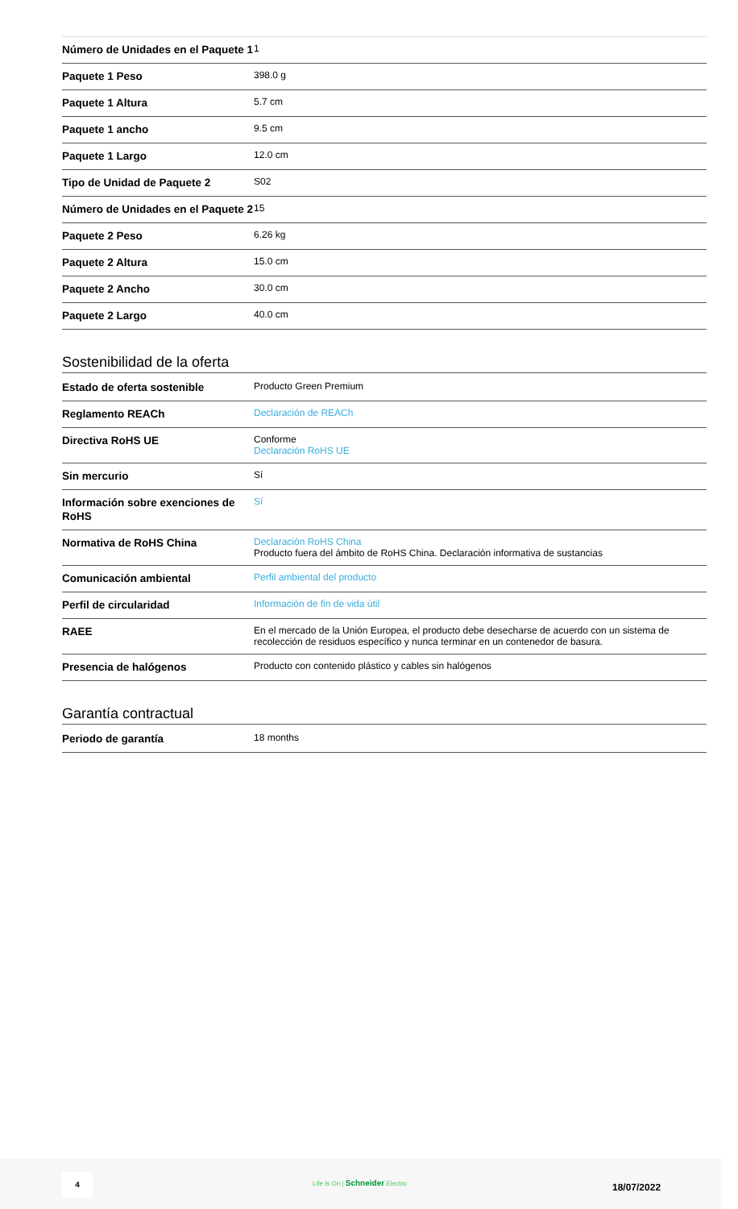| Número de Unidades en el Paquete 1 | 1 |
| Paquete 1 Peso | 398.0 g |
| Paquete 1 Altura | 5.7 cm |
| Paquete 1 ancho | 9.5 cm |
| Paquete 1 Largo | 12.0 cm |
| Tipo de Unidad de Paquete 2 | S02 |
| Número de Unidades en el Paquete 2 | 15 |
| Paquete 2 Peso | 6.26 kg |
| Paquete 2 Altura | 15.0 cm |
| Paquete 2 Ancho | 30.0 cm |
| Paquete 2 Largo | 40.0 cm |
Sostenibilidad de la oferta
| Estado de oferta sostenible | Producto Green Premium |
| Reglamento REACh | Declaración de REACh |
| Directiva RoHS UE | Conforme Declaración RoHS UE |
| Sin mercurio | Sí |
| Información sobre exenciones de RoHS | Sí |
| Normativa de RoHS China | Declaración RoHS China Producto fuera del ámbito de RoHS China. Declaración informativa de sustancias |
| Comunicación ambiental | Perfil ambiental del producto |
| Perfil de circularidad | Información de fin de vida útil |
| RAEE | En el mercado de la Unión Europea, el producto debe desecharse de acuerdo con un sistema de recolección de residuos específico y nunca terminar en un contenedor de basura. |
| Presencia de halógenos | Producto con contenido plástico y cables sin halógenos |
Garantía contractual
| Periodo de garantía | 18 months |
4
Life Is On | Schneider Electric
18/07/2022